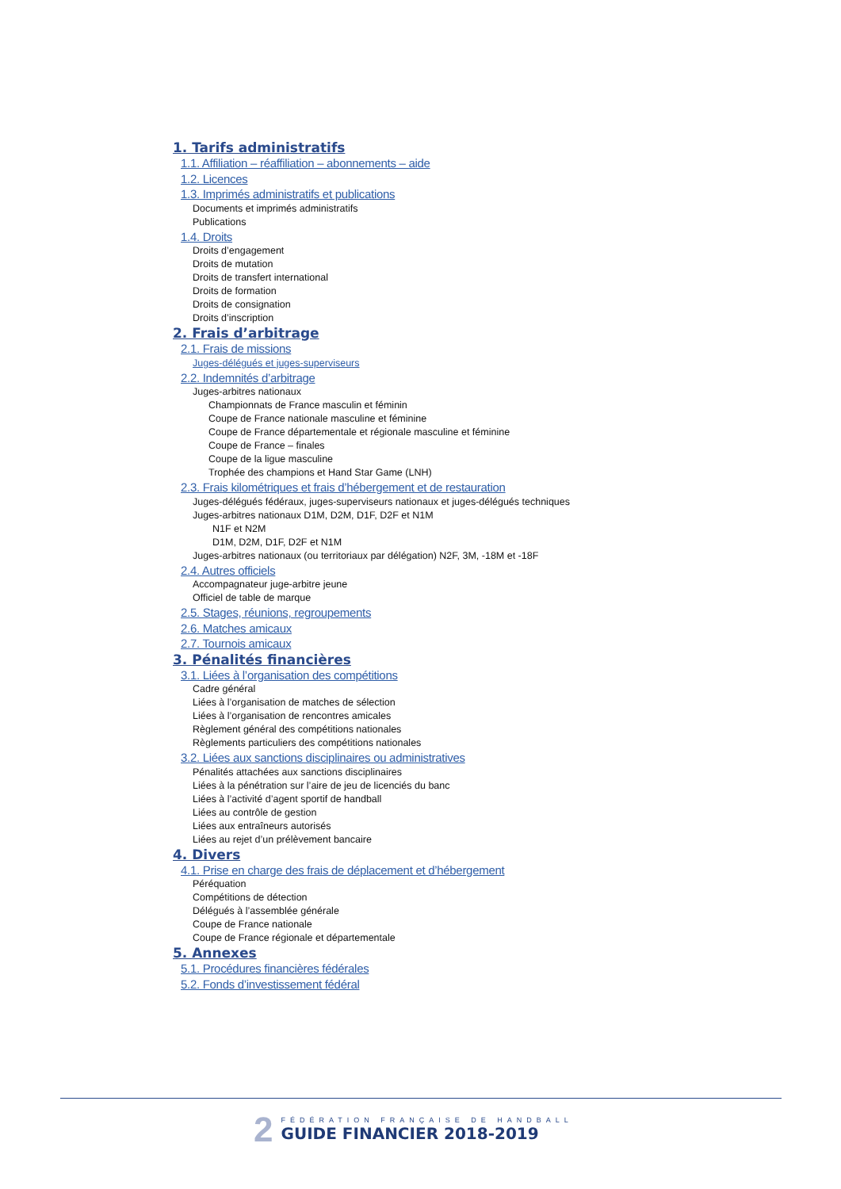1. Tarifs administratifs
1.1. Affiliation – réaffiliation – abonnements – aide
1.2. Licences
1.3. Imprimés administratifs et publications
Documents et imprimés administratifs
Publications
1.4. Droits
Droits d’engagement
Droits de mutation
Droits de transfert international
Droits de formation
Droits de consignation
Droits d’inscription
2. Frais d’arbitrage
2.1. Frais de missions
Juges-délégués et juges-superviseurs
2.2. Indemnités d’arbitrage
Juges-arbitres nationaux
Championnats de France masculin et féminin
Coupe de France nationale masculine et féminine
Coupe de France départementale et régionale masculine et féminine
Coupe de France – finales
Coupe de la ligue masculine
Trophée des champions et Hand Star Game (LNH)
2.3. Frais kilométriques et frais d’hébergement et de restauration
Juges-délégués fédéraux, juges-superviseurs nationaux et juges-délégués techniques
Juges-arbitres nationaux D1M, D2M, D1F, D2F et N1M
N1F et N2M
D1M, D2M, D1F, D2F et N1M
Juges-arbitres nationaux (ou territoriaux par délégation) N2F, 3M, -18M et -18F
2.4. Autres officiels
Accompagnateur juge-arbitre jeune
Officiel de table de marque
2.5. Stages, réunions, regroupements
2.6. Matches amicaux
2.7. Tournois amicaux
3. Pénalités financières
3.1. Liées à l’organisation des compétitions
Cadre général
Liées à l’organisation de matches de sélection
Liées à l’organisation de rencontres amicales
Règlement général des compétitions nationales
Règlements particuliers des compétitions nationales
3.2. Liées aux sanctions disciplinaires ou administratives
Pénalités attachées aux sanctions disciplinaires
Liées à la pénétration sur l’aire de jeu de licenciés du banc
Liées à l’activité d’agent sportif de handball
Liées au contrôle de gestion
Liées aux entraîneurs autorisés
Liées au rejet d’un prélèvement bancaire
4. Divers
4.1. Prise en charge des frais de déplacement et d’hébergement
Péréquation
Compétitions de détection
Délégués à l’assemblée générale
Coupe de France nationale
Coupe de France régionale et départementale
5. Annexes
5.1. Procédures financières fédérales
5.2. Fonds d’investissement fédéral
2
FÉDÉRATION FRANÇAISE DE HANDBALL
GUIDE FINANCIER 2018-2019